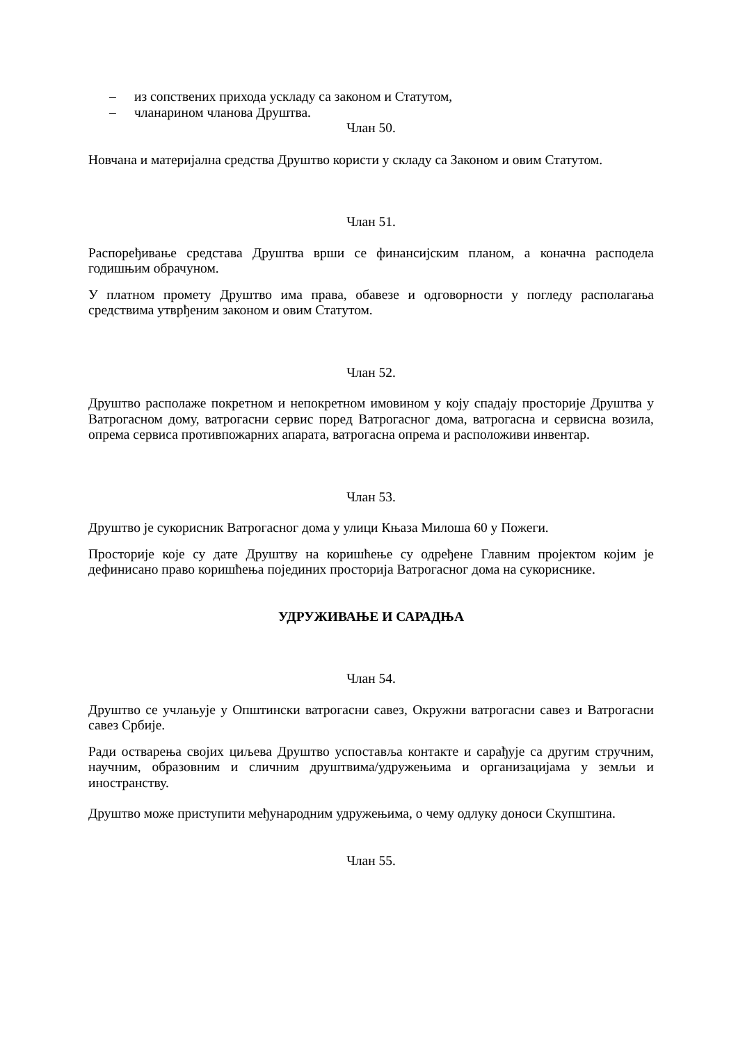– из сопствених прихода ускладу са законом и Статутом,
– чланарином чланова Друштва.
Члан 50.
Новчана и материјална средства Друштво користи у складу са Законом и овим Статутом.
Члан 51.
Распоређивање средстава Друштва врши се финансијским планом, а коначна расподела годишњим обрачуном.
У платном промету Друштво има права, обавезе и одговорности у погледу располагања средствима утврђеним законом и овим Статутом.
Члан 52.
Друштво располаже покретном и непокретном имовином у коју спадају просторије Друштва у Ватрогасном дому, ватрогасни сервис поред Ватрогасног дома, ватрогасна и сервисна возила, опрема сервиса противпожарних апарата, ватрогасна опрема и расположиви инвентар.
Члан 53.
Друштво је сукорисник Ватрогасног дома у улици Књаза Милоша 60 у Пожеги.
Просторије које су дате Друштву на коришћење су одређене Главним пројектом којим је дефинисано право коришћења појединих просторија Ватрогасног дома на сукориснике.
УДРУЖИВАЊЕ И САРАДЊА
Члан 54.
Друштво се учлањује у Општински ватрогасни савез, Окружни ватрогасни савез и Ватрогасни савез Србије.
Ради остварења својих циљева Друштво успоставља контакте и сарађује са другим стручним, научним, образовним и сличним друштвима/удружењима и организацијама у земљи и иностранству.
Друштво може приступити међународним удружењима, о чему одлуку доноси Скупштина.
Члан 55.